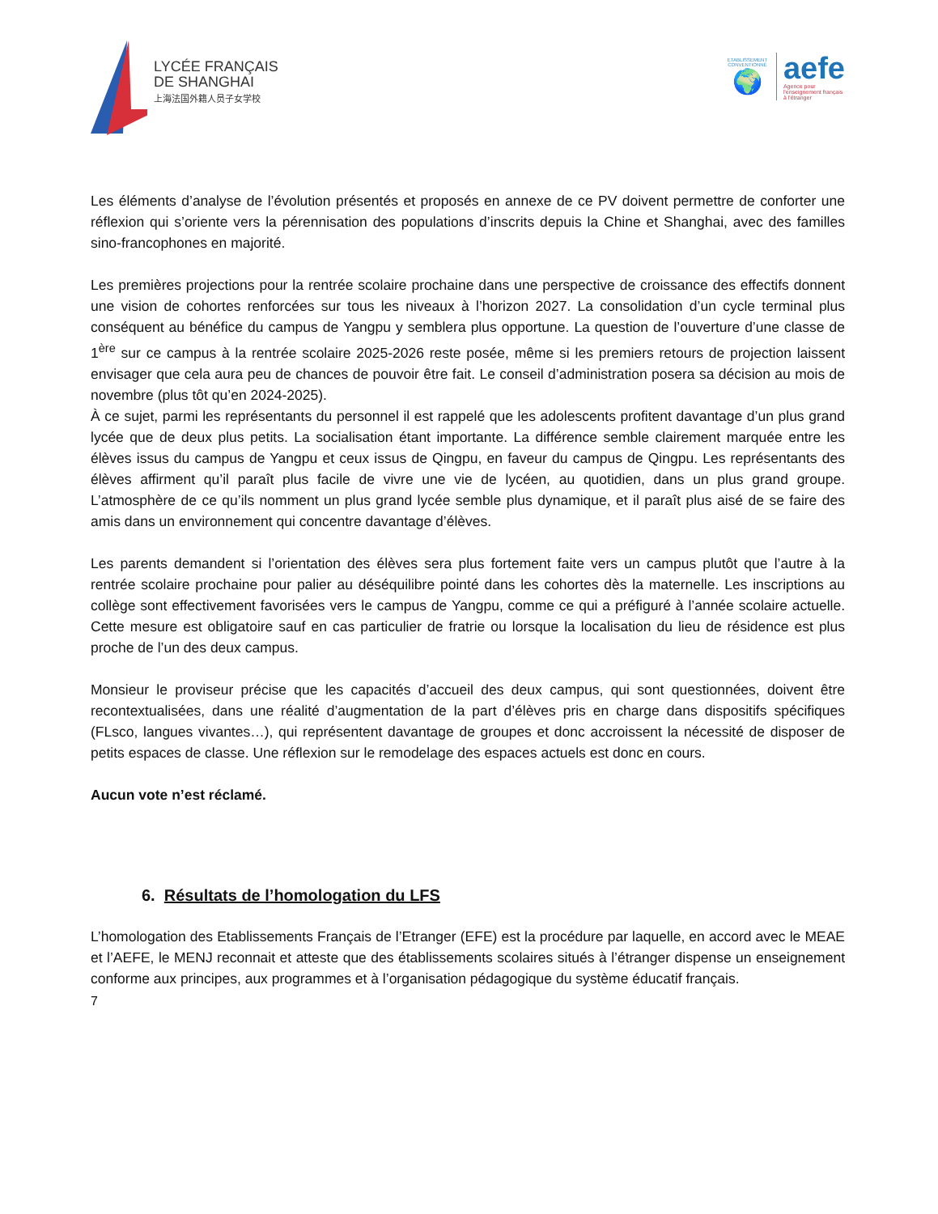LYCÉE FRANÇAIS
DE SHANGHAI
上海法国外籍人员子女学校
ETABLISSEMENT CONVENTIONNÉ
🌍
aefe
Agence pour
l'enseignement français
à l'étranger
Les éléments d’analyse de l’évolution présentés et proposés en annexe de ce PV doivent permettre de conforter une réflexion qui s’oriente vers la pérennisation des populations d’inscrits depuis la Chine et Shanghai, avec des familles sino-francophones en majorité.
Les premières projections pour la rentrée scolaire prochaine dans une perspective de croissance des effectifs donnent une vision de cohortes renforcées sur tous les niveaux à l’horizon 2027. La consolidation d’un cycle terminal plus conséquent au bénéfice du campus de Yangpu y semblera plus opportune. La question de l’ouverture d’une classe de 1<sup>ère</sup> sur ce campus à la rentrée scolaire 2025-2026 reste posée, même si les premiers retours de projection laissent envisager que cela aura peu de chances de pouvoir être fait. Le conseil d’administration posera sa décision au mois de novembre (plus tôt qu’en 2024-2025).
À ce sujet, parmi les représentants du personnel il est rappelé que les adolescents profitent davantage d’un plus grand lycée que de deux plus petits. La socialisation étant importante. La différence semble clairement marquée entre les élèves issus du campus de Yangpu et ceux issus de Qingpu, en faveur du campus de Qingpu. Les représentants des élèves affirment qu’il paraît plus facile de vivre une vie de lycéen, au quotidien, dans un plus grand groupe. L’atmosphère de ce qu’ils nomment un plus grand lycée semble plus dynamique, et il paraît plus aisé de se faire des amis dans un environnement qui concentre davantage d’élèves.
Les parents demandent si l’orientation des élèves sera plus fortement faite vers un campus plutôt que l’autre à la rentrée scolaire prochaine pour palier au déséquilibre pointé dans les cohortes dès la maternelle. Les inscriptions au collège sont effectivement favorisées vers le campus de Yangpu, comme ce qui a préfiguré à l’année scolaire actuelle. Cette mesure est obligatoire sauf en cas particulier de fratrie ou lorsque la localisation du lieu de résidence est plus proche de l’un des deux campus.
Monsieur le proviseur précise que les capacités d’accueil des deux campus, qui sont questionnées, doivent être recontextualisées, dans une réalité d’augmentation de la part d’élèves pris en charge dans dispositifs spécifiques (FLsco, langues vivantes…), qui représentent davantage de groupes et donc accroissent la nécessité de disposer de petits espaces de classe. Une réflexion sur le remodelage des espaces actuels est donc en cours.
Aucun vote n’est réclamé.
6. Résultats de l’homologation du LFS
L’homologation des Etablissements Français de l’Etranger (EFE) est la procédure par laquelle, en accord avec le MEAE et l’AEFE, le MENJ reconnait et atteste que des établissements scolaires situés à l’étranger dispense un enseignement conforme aux principes, aux programmes et à l’organisation pédagogique du système éducatif français.
7